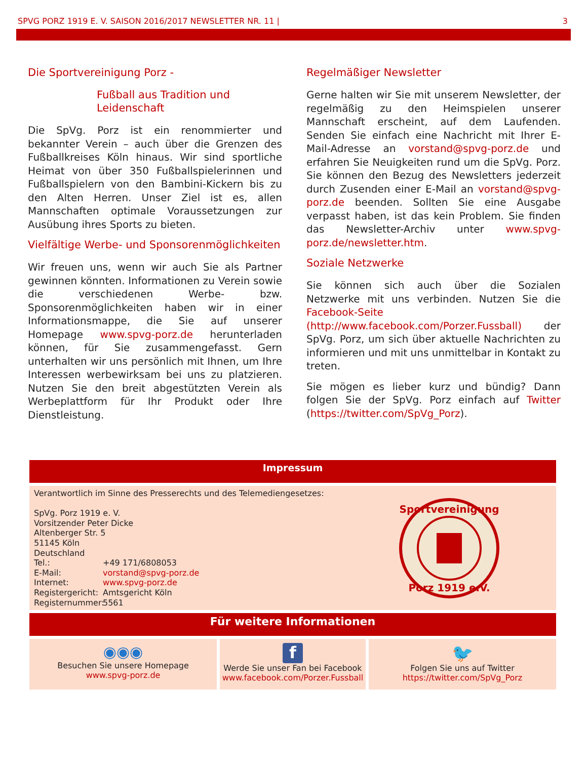SPVG PORZ 1919 E. V. SAISON 2016/2017 NEWSLETTER NR. 11 | 3
Die Sportvereinigung Porz -
Fußball aus Tradition und Leidenschaft
Die SpVg. Porz ist ein renommierter und bekannter Verein – auch über die Grenzen des Fußballkreises Köln hinaus. Wir sind sportliche Heimat von über 350 Fußballspielerinnen und Fußballspielern von den Bambini-Kickern bis zu den Alten Herren. Unser Ziel ist es, allen Mannschaften optimale Voraussetzungen zur Ausübung ihres Sports zu bieten.
Vielfältige Werbe- und Sponsorenmöglichkeiten
Wir freuen uns, wenn wir auch Sie als Partner gewinnen könnten. Informationen zu Verein sowie die verschiedenen Werbe- bzw. Sponsorenmöglichkeiten haben wir in einer Informationsmappe, die Sie auf unserer Homepage www.spvg-porz.de herunterladen können, für Sie zusammengefasst. Gern unterhalten wir uns persönlich mit Ihnen, um Ihre Interessen werbewirksam bei uns zu platzieren. Nutzen Sie den breit abgestützten Verein als Werbeplattform für Ihr Produkt oder Ihre Dienstleistung.
Regelmäßiger Newsletter
Gerne halten wir Sie mit unserem Newsletter, der regelmäßig zu den Heimspielen unserer Mannschaft erscheint, auf dem Laufenden. Senden Sie einfach eine Nachricht mit Ihrer E-Mail-Adresse an vorstand@spvg-porz.de und erfahren Sie Neuigkeiten rund um die SpVg. Porz. Sie können den Bezug des Newsletters jederzeit durch Zusenden einer E-Mail an vorstand@spvg-porz.de beenden. Sollten Sie eine Ausgabe verpasst haben, ist das kein Problem. Sie finden das Newsletter-Archiv unter www.spvg-porz.de/newsletter.htm.
Soziale Netzwerke
Sie können sich auch über die Sozialen Netzwerke mit uns verbinden. Nutzen Sie die Facebook-Seite (http://www.facebook.com/Porzer.Fussball) der SpVg. Porz, um sich über aktuelle Nachrichten zu informieren und mit uns unmittelbar in Kontakt zu treten.
Sie mögen es lieber kurz und bündig? Dann folgen Sie der SpVg. Porz einfach auf Twitter (https://twitter.com/SpVg_Porz).
| Impressum | | |
| --- | --- | --- |
| Verantwortlich im Sinne des Presserechts und des Telemediengesetzes: SpVg. Porz 1919 e. V. Vorsitzender Peter Dicke Altenberger Str. 5 51145 Köln Deutschland Tel.: +49 171/6808053 E-Mail: vorstand@spvg-porz.de Internet: www.spvg-porz.de Registergericht: Amtsgericht Köln Registernummer: 5561 Sportvereinigung Porz 1919 e.V. | | |
| Für weitere Informationen | | |
| ◉◉◉ Besuchen Sie unsere Homepage www.spvg-porz.de | f Werde Sie unser Fan bei Facebook www.facebook.com/Porzer.Fussball | 🐦 Folgen Sie uns auf Twitter https://twitter.com/SpVg_Porz |